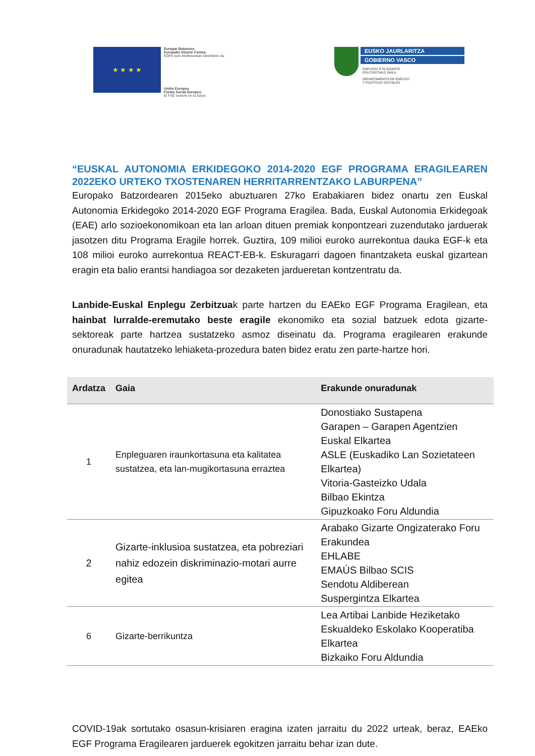★ ★ ★ ★
Europar Batasuna
Europako Gizarte Funtsa
EGFk zure etorkizunean inbertitzen du
Unión Europea
Fondo Social Europeo
El FSE invierte en tu futuro
EUSKO JAURLARITZA
GOBIERNO VASCO
ENPLEGU ETA GIZARTE
POLITIKETAKO SAILA
DEPARTAMENTO DE EMPLEO
Y POLÍTICAS SOCIALES
“EUSKAL AUTONOMIA ERKIDEGOKO 2014-2020 EGF PROGRAMA ERAGILEAREN 2022EKO URTEKO TXOSTENAREN HERRITARRENTZAKO LABURPENA”
Europako Batzordearen 2015eko abuztuaren 27ko Erabakiaren bidez onartu zen Euskal Autonomia Erkidegoko 2014-2020 EGF Programa Eragilea. Bada, Euskal Autonomia Erkidegoak (EAE) arlo sozioekonomikoan eta lan arloan dituen premiak konpontzeari zuzendutako jarduerak jasotzen ditu Programa Eragile horrek. Guztira, 109 milioi euroko aurrekontua dauka EGF-k eta 108 milioi euroko aurrekontua REACT-EB-k. Eskuragarri dagoen finantzaketa euskal gizartean eragin eta balio erantsi handiagoa sor dezaketen jardueretan kontzentratu da.
Lanbide-Euskal Enplegu Zerbitzuak parte hartzen du EAEko EGF Programa Eragilean, eta hainbat lurralde-eremutako beste eragile ekonomiko eta sozial batzuek edota gizarte-sektoreak parte hartzea sustatzeko asmoz diseinatu da. Programa eragilearen erakunde onuradunak hautatzeko lehiaketa-prozedura baten bidez eratu zen parte-hartze hori.
| Ardatza | Gaia | Erakunde onuradunak |
| --- | --- | --- |
| 1 | Enpleguaren iraunkortasuna eta kalitatea sustatzea, eta lan-mugikortasuna erraztea | Donostiako Sustapena Garapen – Garapen Agentzien Euskal Elkartea ASLE (Euskadiko Lan Sozietateen Elkartea) Vitoria-Gasteizko Udala Bilbao Ekintza Gipuzkoako Foru Aldundia |
| 2 | Gizarte-inklusioa sustatzea, eta pobreziari nahiz edozein diskriminazio-motari aurre egitea | Arabako Gizarte Ongizaterako Foru Erakundea EHLABE EMAÚS Bilbao SCIS Sendotu Aldiberean Suspergintza Elkartea |
| 6 | Gizarte-berrikuntza | Lea Artibai Lanbide Heziketako Eskualdeko Eskolako Kooperatiba Elkartea Bizkaiko Foru Aldundia |
COVID-19ak sortutako osasun-krisiaren eragina izaten jarraitu du 2022 urteak, beraz, EAEko EGF Programa Eragilearen jarduerek egokitzen jarraitu behar izan dute.